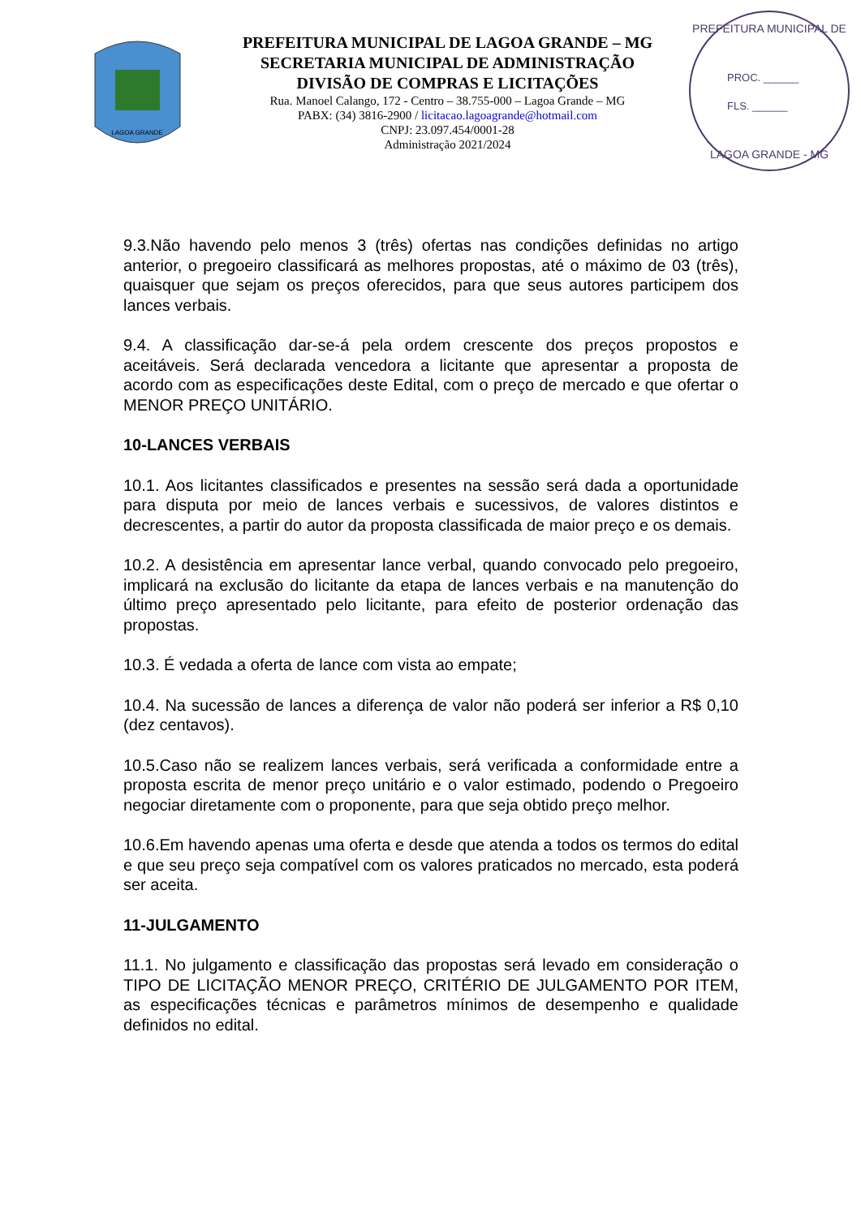LAGOA GRANDE
PREFEITURA MUNICIPAL DE LAGOA GRANDE – MG
SECRETARIA MUNICIPAL DE ADMINISTRAÇÃO
DIVISÃO DE COMPRAS E LICITAÇÕES
Rua. Manoel Calango, 172 - Centro – 38.755-000 – Lagoa Grande – MG
PABX: (34) 3816-2900 / licitacao.lagoagrande@hotmail.com
CNPJ: 23.097.454/0001-28
Administração 2021/2024
PREFEITURA MUNICIPAL DE
PROC. ______
FLS. ______
LAGOA GRANDE - MG
9.3.Não havendo pelo menos 3 (três) ofertas nas condições definidas no artigo anterior, o pregoeiro classificará as melhores propostas, até o máximo de 03 (três), quaisquer que sejam os preços oferecidos, para que seus autores participem dos lances verbais.
9.4. A classificação dar-se-á pela ordem crescente dos preços propostos e aceitáveis. Será declarada vencedora a licitante que apresentar a proposta de acordo com as especificações deste Edital, com o preço de mercado e que ofertar o MENOR PREÇO UNITÁRIO.
10-LANCES VERBAIS
10.1. Aos licitantes classificados e presentes na sessão será dada a oportunidade para disputa por meio de lances verbais e sucessivos, de valores distintos e decrescentes, a partir do autor da proposta classificada de maior preço e os demais.
10.2. A desistência em apresentar lance verbal, quando convocado pelo pregoeiro, implicará na exclusão do licitante da etapa de lances verbais e na manutenção do último preço apresentado pelo licitante, para efeito de posterior ordenação das propostas.
10.3. É vedada a oferta de lance com vista ao empate;
10.4. Na sucessão de lances a diferença de valor não poderá ser inferior a R$ 0,10 (dez centavos).
10.5.Caso não se realizem lances verbais, será verificada a conformidade entre a proposta escrita de menor preço unitário e o valor estimado, podendo o Pregoeiro negociar diretamente com o proponente, para que seja obtido preço melhor.
10.6.Em havendo apenas uma oferta e desde que atenda a todos os termos do edital e que seu preço seja compatível com os valores praticados no mercado, esta poderá ser aceita.
11-JULGAMENTO
11.1. No julgamento e classificação das propostas será levado em consideração o TIPO DE LICITAÇÃO MENOR PREÇO, CRITÉRIO DE JULGAMENTO POR ITEM, as especificações técnicas e parâmetros mínimos de desempenho e qualidade definidos no edital.